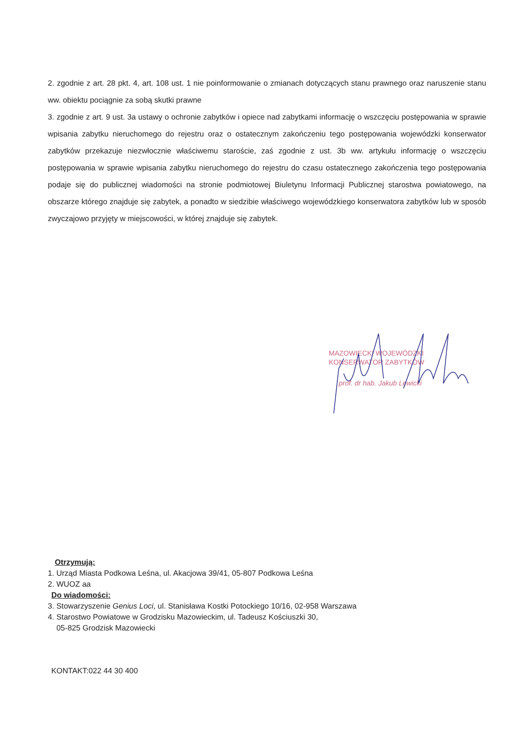2. zgodnie z art. 28 pkt. 4, art. 108 ust. 1 nie poinformowanie o zmianach dotyczących stanu prawnego oraz naruszenie stanu ww. obiektu pociągnie za sobą skutki prawne
3. zgodnie z art. 9 ust. 3a ustawy o ochronie zabytków i opiece nad zabytkami informację o wszczęciu postępowania w sprawie wpisania zabytku nieruchomego do rejestru oraz o ostatecznym zakończeniu tego postępowania wojewódzki konserwator zabytków przekazuje niezwłocznie właściwemu staroście, zaś zgodnie z ust. 3b ww. artykułu informację o wszczęciu postępowania w sprawie wpisania zabytku nieruchomego do rejestru do czasu ostatecznego zakończenia tego postępowania podaje się do publicznej wiadomości na stronie podmiotowej Biuletynu Informacji Publicznej starostwa powiatowego, na obszarze którego znajduje się zabytek, a ponadto w siedzibie właściwego wojewódzkiego konserwatora zabytków lub w sposób zwyczajowo przyjęty w miejscowości, w której znajduje się zabytek.
MAZOWIECKI WOJEWÓDZKI
KONSERWATOR ZABYTKÓW
prof. dr hab. Jakub Lewicki
Otrzymują:
1. Urząd Miasta Podkowa Leśna, ul. Akacjowa 39/41, 05-807 Podkowa Leśna
2. WUOZ aa
Do wiadomości:
3. Stowarzyszenie Genius Loci, ul. Stanisława Kostki Potockiego 10/16, 02-958 Warszawa
4. Starostwo Powiatowe w Grodzisku Mazowieckim, ul. Tadeusz Kościuszki 30,
05-825 Grodzisk Mazowiecki
KONTAKT:022 44 30 400